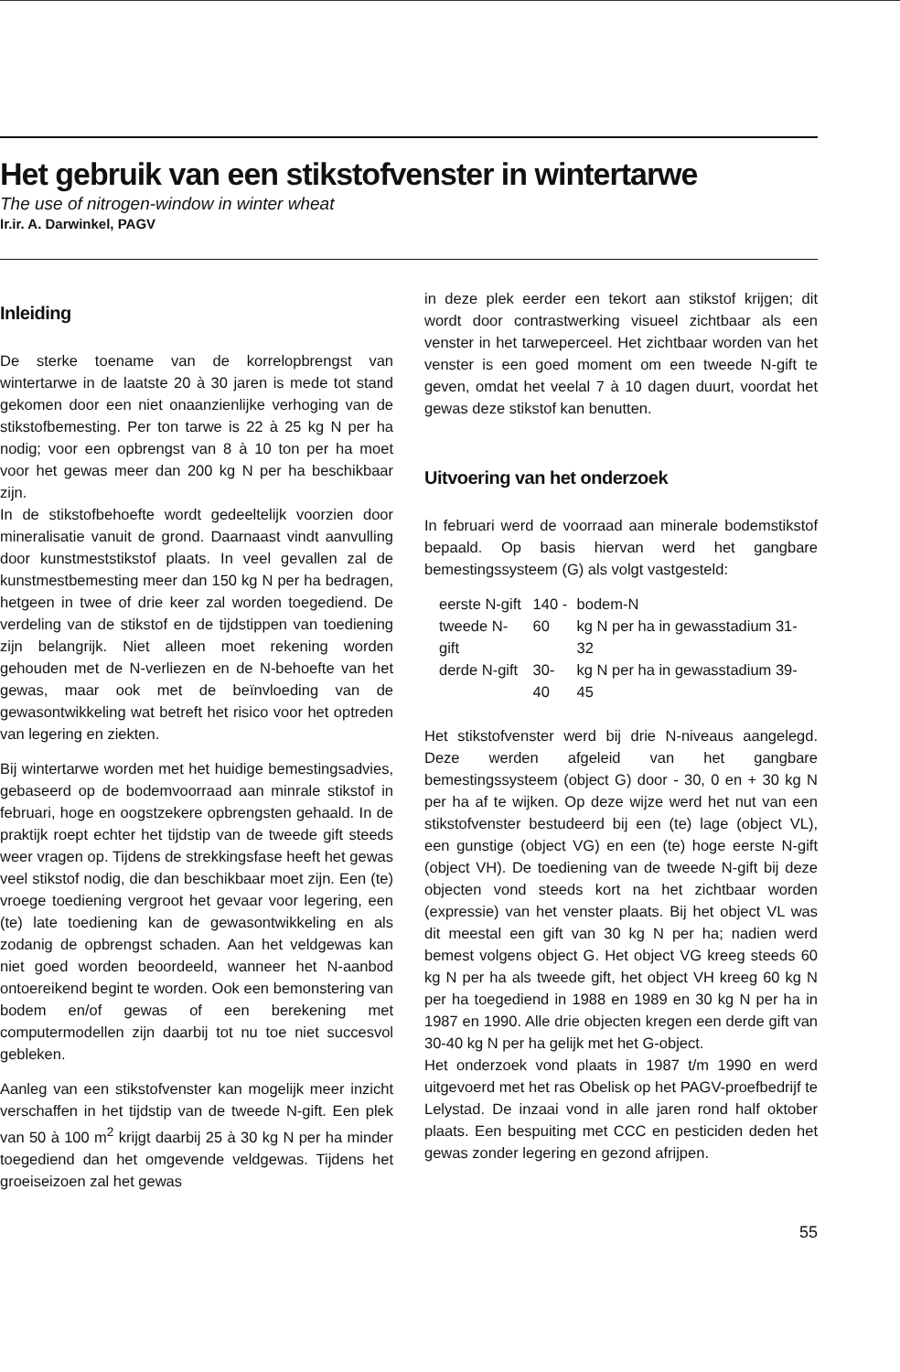Het gebruik van een stikstofvenster in wintertarwe
The use of nitrogen-window in winter wheat
Ir.ir. A. Darwinkel, PAGV
Inleiding
De sterke toename van de korrelopbrengst van wintertarwe in de laatste 20 à 30 jaren is mede tot stand gekomen door een niet onaanzienlijke verhoging van de stikstofbemesting. Per ton tarwe is 22 à 25 kg N per ha nodig; voor een opbrengst van 8 à 10 ton per ha moet voor het gewas meer dan 200 kg N per ha beschikbaar zijn.
In de stikstofbehoefte wordt gedeeltelijk voorzien door mineralisatie vanuit de grond. Daarnaast vindt aanvulling door kunstmeststikstof plaats. In veel gevallen zal de kunstmestbemesting meer dan 150 kg N per ha bedragen, hetgeen in twee of drie keer zal worden toegediend. De verdeling van de stikstof en de tijdstippen van toediening zijn belangrijk. Niet alleen moet rekening worden gehouden met de N-verliezen en de N-behoefte van het gewas, maar ook met de beïnvloeding van de gewasontwikkeling wat betreft het risico voor het optreden van legering en ziekten.
Bij wintertarwe worden met het huidige bemestingsadvies, gebaseerd op de bodemvoorraad aan minrale stikstof in februari, hoge en oogstzekere opbrengsten gehaald. In de praktijk roept echter het tijdstip van de tweede gift steeds weer vragen op. Tijdens de strekkingsfase heeft het gewas veel stikstof nodig, die dan beschikbaar moet zijn. Een (te) vroege toediening vergroot het gevaar voor legering, een (te) late toediening kan de gewasontwikkeling en als zodanig de opbrengst schaden. Aan het veldgewas kan niet goed worden beoordeeld, wanneer het N-aanbod ontoereikend begint te worden. Ook een bemonstering van bodem en/of gewas of een berekening met computermodellen zijn daarbij tot nu toe niet succesvol gebleken.
Aanleg van een stikstofvenster kan mogelijk meer inzicht verschaffen in het tijdstip van de tweede N-gift. Een plek van 50 à 100 m<sup>2</sup> krijgt daarbij 25 à 30 kg N per ha minder toegediend dan het omgevende veldgewas. Tijdens het groeiseizoen zal het gewas
in deze plek eerder een tekort aan stikstof krijgen; dit wordt door contrastwerking visueel zichtbaar als een venster in het tarweperceel. Het zichtbaar worden van het venster is een goed moment om een tweede N-gift te geven, omdat het veelal 7 à 10 dagen duurt, voordat het gewas deze stikstof kan benutten.
Uitvoering van het onderzoek
In februari werd de voorraad aan minerale bodemstikstof bepaald. Op basis hiervan werd het gangbare bemestingssysteem (G) als volgt vastgesteld:
| eerste N-gift | 140 - | bodem-N |
| tweede N-gift | 60 | kg N per ha in gewasstadium 31-32 |
| derde N-gift | 30-40 | kg N per ha in gewasstadium 39-45 |
Het stikstofvenster werd bij drie N-niveaus aangelegd. Deze werden afgeleid van het gangbare bemestingssysteem (object G) door - 30, 0 en + 30 kg N per ha af te wijken. Op deze wijze werd het nut van een stikstofvenster bestudeerd bij een (te) lage (object VL), een gunstige (object VG) en een (te) hoge eerste N-gift (object VH). De toediening van de tweede N-gift bij deze objecten vond steeds kort na het zichtbaar worden (expressie) van het venster plaats. Bij het object VL was dit meestal een gift van 30 kg N per ha; nadien werd bemest volgens object G. Het object VG kreeg steeds 60 kg N per ha als tweede gift, het object VH kreeg 60 kg N per ha toegediend in 1988 en 1989 en 30 kg N per ha in 1987 en 1990. Alle drie objecten kregen een derde gift van 30-40 kg N per ha gelijk met het G-object.
Het onderzoek vond plaats in 1987 t/m 1990 en werd uitgevoerd met het ras Obelisk op het PAGV-proefbedrijf te Lelystad. De inzaai vond in alle jaren rond half oktober plaats. Een bespuiting met CCC en pesticiden deden het gewas zonder legering en gezond afrijpen.
55